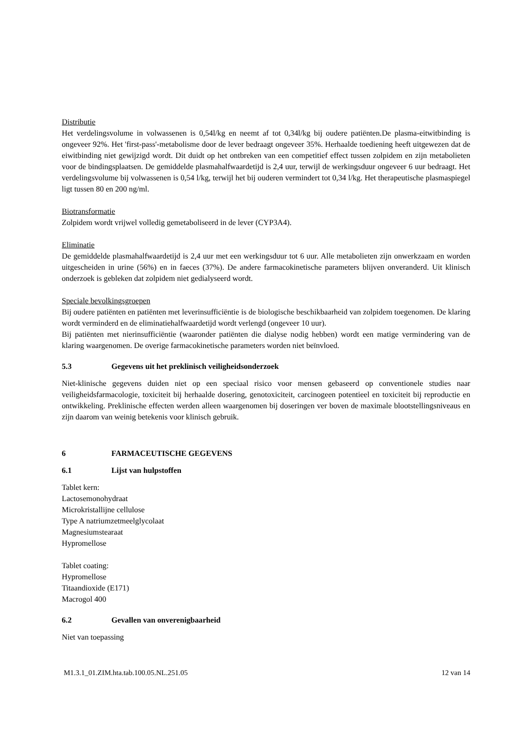Distributie
Het verdelingsvolume in volwassenen is 0,54l/kg en neemt af tot 0,34l/kg bij oudere patiënten.De plasma-eitwitbinding is ongeveer 92%. Het 'first-pass'-metabolisme door de lever bedraagt ongeveer 35%. Herhaalde toediening heeft uitgewezen dat de eiwitbinding niet gewijzigd wordt. Dit duidt op het ontbreken van een competitief effect tussen zolpidem en zijn metabolieten voor de bindingsplaatsen. De gemiddelde plasmahalfwaardetijd is 2,4 uur, terwijl de werkingsduur ongeveer 6 uur bedraagt. Het verdelingsvolume bij volwassenen is 0,54 l/kg, terwijl het bij ouderen vermindert tot 0,34 l/kg. Het therapeutische plasmaspiegel ligt tussen 80 en 200 ng/ml.
Biotransformatie
Zolpidem wordt vrijwel volledig gemetaboliseerd in de lever (CYP3A4).
Eliminatie
De gemiddelde plasmahalfwaardetijd is 2,4 uur met een werkingsduur tot 6 uur. Alle metabolieten zijn onwerkzaam en worden uitgescheiden in urine (56%) en in faeces (37%). De andere farmacokinetische parameters blijven onveranderd. Uit klinisch onderzoek is gebleken dat zolpidem niet gedialyseerd wordt.
Speciale bevolkingsgroepen
Bij oudere patiënten en patiënten met leverinsufficiëntie is de biologische beschikbaarheid van zolpidem toegenomen. De klaring wordt verminderd en de eliminatiehalfwaardetijd wordt verlengd (ongeveer 10 uur).
Bij patiënten met nierinsufficiëntie (waaronder patiënten die dialyse nodig hebben) wordt een matige vermindering van de klaring waargenomen. De overige farmacokinetische parameters worden niet beïnvloed.
5.3 Gegevens uit het preklinisch veiligheidsonderzoek
Niet-klinische gegevens duiden niet op een speciaal risico voor mensen gebaseerd op conventionele studies naar veiligheidsfarmacologie, toxiciteit bij herhaalde dosering, genotoxiciteit, carcinogeen potentieel en toxiciteit bij reproductie en ontwikkeling. Preklinische effecten werden alleen waargenomen bij doseringen ver boven de maximale blootstellingsniveaus en zijn daarom van weinig betekenis voor klinisch gebruik.
6 FARMACEUTISCHE GEGEVENS
6.1 Lijst van hulpstoffen
Tablet kern:
Lactosemonohydraat
Microkristallijne cellulose
Type A natriumzetmeelglycolaat
Magnesiumstearaat
Hypromellose
Tablet coating:
Hypromellose
Titaandioxide (E171)
Macrogol 400
6.2 Gevallen van onverenigbaarheid
Niet van toepassing
M1.3.1_01.ZIM.hta.tab.100.05.NL.251.05 12 van 14